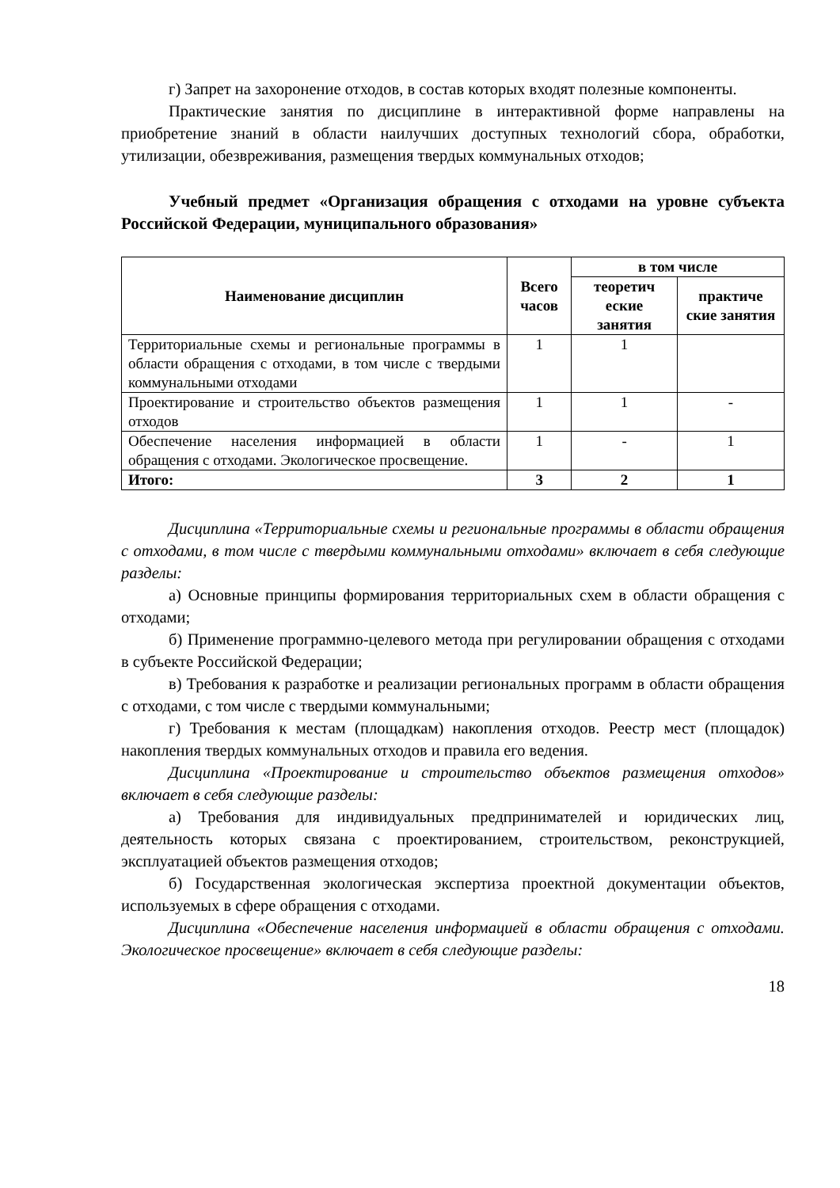г) Запрет на захоронение отходов, в состав которых входят полезные компоненты.
Практические занятия по дисциплине в интерактивной форме направлены на приобретение знаний в области наилучших доступных технологий сбора, обработки, утилизации, обезвреживания, размещения твердых коммунальных отходов;
Учебный предмет «Организация обращения с отходами на уровне субъекта Российской Федерации, муниципального образования»
| Наименование дисциплин | Всего часов | в том числе | |
| --- | --- | --- | --- |
| | | теоретич еские занятия | практиче ские занятия |
| Территориальные схемы и региональные программы в области обращения с отходами, в том числе с твердыми коммунальными отходами | 1 | 1 | |
| Проектирование и строительство объектов размещения отходов | 1 | 1 | - |
| Обеспечение населения информацией в области обращения с отходами. Экологическое просвещение. | 1 | - | 1 |
| Итого: | 3 | 2 | 1 |
Дисциплина «Территориальные схемы и региональные программы в области обращения с отходами, в том числе с твердыми коммунальными отходами» включает в себя следующие разделы:
а) Основные принципы формирования территориальных схем в области обращения с отходами;
б) Применение программно-целевого метода при регулировании обращения с отходами в субъекте Российской Федерации;
в) Требования к разработке и реализации региональных программ в области обращения с отходами, с том числе с твердыми коммунальными;
г) Требования к местам (площадкам) накопления отходов. Реестр мест (площадок) накопления твердых коммунальных отходов и правила его ведения.
Дисциплина «Проектирование и строительство объектов размещения отходов» включает в себя следующие разделы:
а) Требования для индивидуальных предпринимателей и юридических лиц, деятельность которых связана с проектированием, строительством, реконструкцией, эксплуатацией объектов размещения отходов;
б) Государственная экологическая экспертиза проектной документации объектов, используемых в сфере обращения с отходами.
Дисциплина «Обеспечение населения информацией в области обращения с отходами. Экологическое просвещение» включает в себя следующие разделы:
18